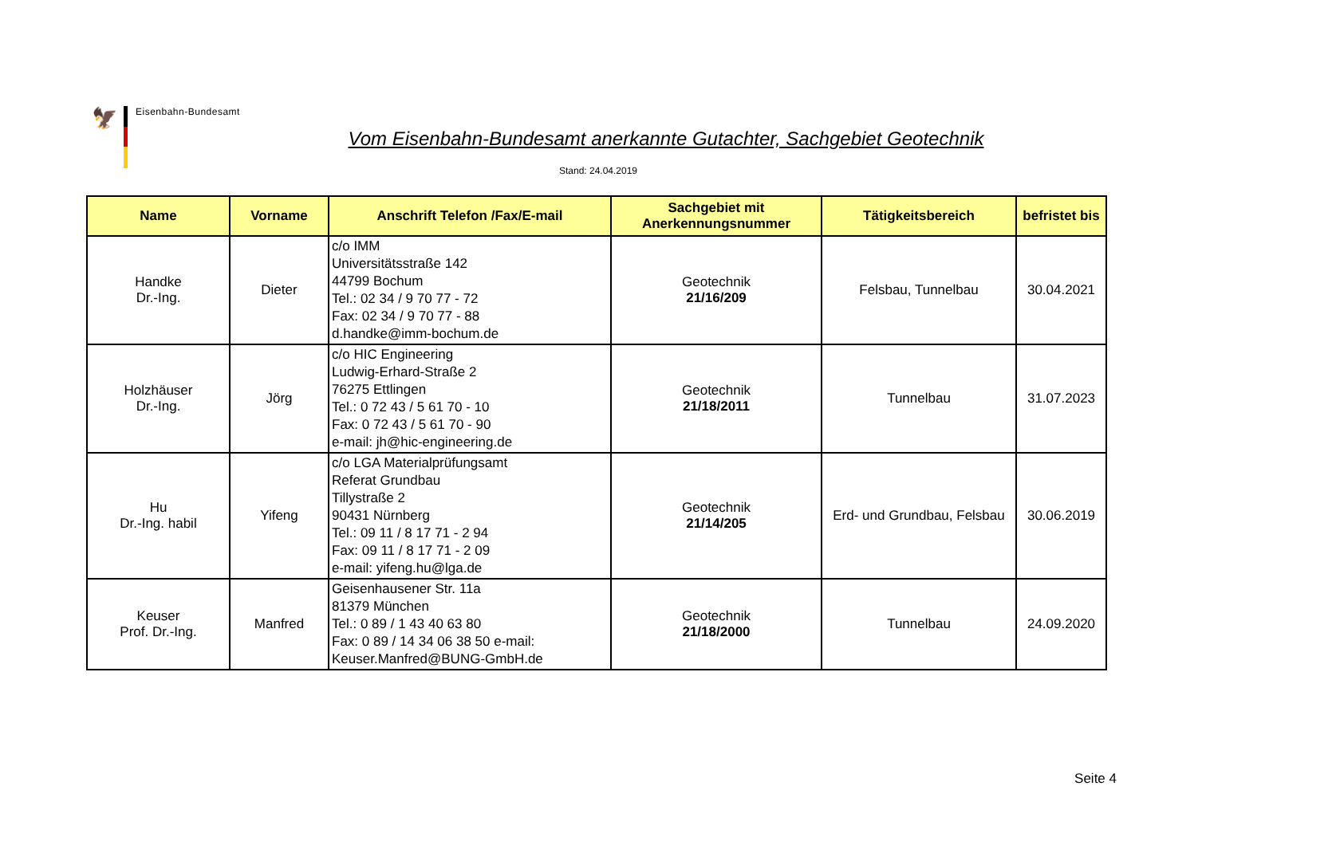🦅
Eisenbahn-Bundesamt
Vom Eisenbahn-Bundesamt anerkannte Gutachter, Sachgebiet Geotechnik
Stand: 24.04.2019
| Name | Vorname | Anschrift Telefon /Fax/E-mail | Sachgebiet mit Anerkennungsnummer | Tätigkeitsbereich | befristet bis |
| --- | --- | --- | --- | --- | --- |
| Handke Dr.-Ing. | Dieter | c/o IMM Universitätsstraße 142 44799 Bochum Tel.: 02 34 / 9 70 77 - 72 Fax: 02 34 / 9 70 77 - 88 d.handke@imm-bochum.de | Geotechnik 21/16/209 | Felsbau, Tunnelbau | 30.04.2021 |
| Holzhäuser Dr.-Ing. | Jörg | c/o HIC Engineering Ludwig-Erhard-Straße 2 76275 Ettlingen Tel.: 0 72 43 / 5 61 70 - 10 Fax: 0 72 43 / 5 61 70 - 90 e-mail: jh@hic-engineering.de | Geotechnik 21/18/2011 | Tunnelbau | 31.07.2023 |
| Hu Dr.-Ing. habil | Yifeng | c/o LGA Materialprüfungsamt Referat Grundbau Tillystraße 2 90431 Nürnberg Tel.: 09 11 / 8 17 71 - 2 94 Fax: 09 11 / 8 17 71 - 2 09 e-mail: yifeng.hu@lga.de | Geotechnik 21/14/205 | Erd- und Grundbau, Felsbau | 30.06.2019 |
| Keuser Prof. Dr.-Ing. | Manfred | Geisenhausener Str. 11a 81379 München Tel.: 0 89 / 1 43 40 63 80 Fax: 0 89 / 14 34 06 38 50 e-mail: Keuser.Manfred@BUNG-GmbH.de | Geotechnik 21/18/2000 | Tunnelbau | 24.09.2020 |
Seite 4